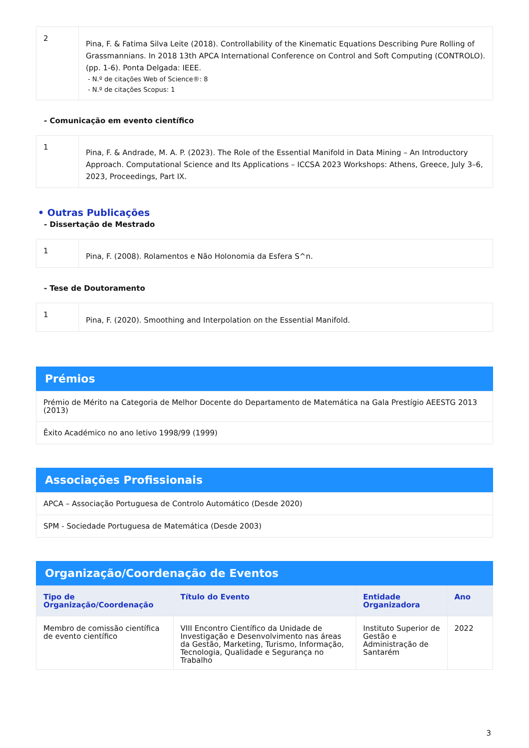| 2 | Pina, F. & Fatima Silva Leite (2018). Controllability of the Kinematic Equations Describing Pure Rolling of Grassmannians. In 2018 13th APCA International Conference on Control and Soft Computing (CONTROLO). (pp. 1-6). Ponta Delgada: IEEE. - N.º de citações Web of Science®: 8 - N.º de citações Scopus: 1 |
- Comunicação em evento científico
| 1 | Pina, F. & Andrade, M. A. P. (2023). The Role of the Essential Manifold in Data Mining – An Introductory Approach. Computational Science and Its Applications – ICCSA 2023 Workshops: Athens, Greece, July 3–6, 2023, Proceedings, Part IX. |
• Outras Publicações
- Dissertação de Mestrado
| 1 | Pina, F. (2008). Rolamentos e Não Holonomia da Esfera S^n. |
- Tese de Doutoramento
| 1 | Pina, F. (2020). Smoothing and Interpolation on the Essential Manifold. |
Prémios
| Prémio de Mérito na Categoria de Melhor Docente do Departamento de Matemática na Gala Prestígio AEESTG 2013 (2013) |
| Êxito Académico no ano letivo 1998/99 (1999) |
Associações Profissionais
| APCA – Associação Portuguesa de Controlo Automático (Desde 2020) |
| SPM - Sociedade Portuguesa de Matemática (Desde 2003) |
Organização/Coordenação de Eventos
| Tipo de Organização/Coordenação | Título do Evento | Entidade Organizadora | Ano |
| --- | --- | --- | --- |
| Membro de comissão científica de evento científico | VIII Encontro Científico da Unidade de Investigação e Desenvolvimento nas áreas da Gestão, Marketing, Turismo, Informação, Tecnologia, Qualidade e Segurança no Trabalho | Instituto Superior de Gestão e Administração de Santarém | 2022 |
3